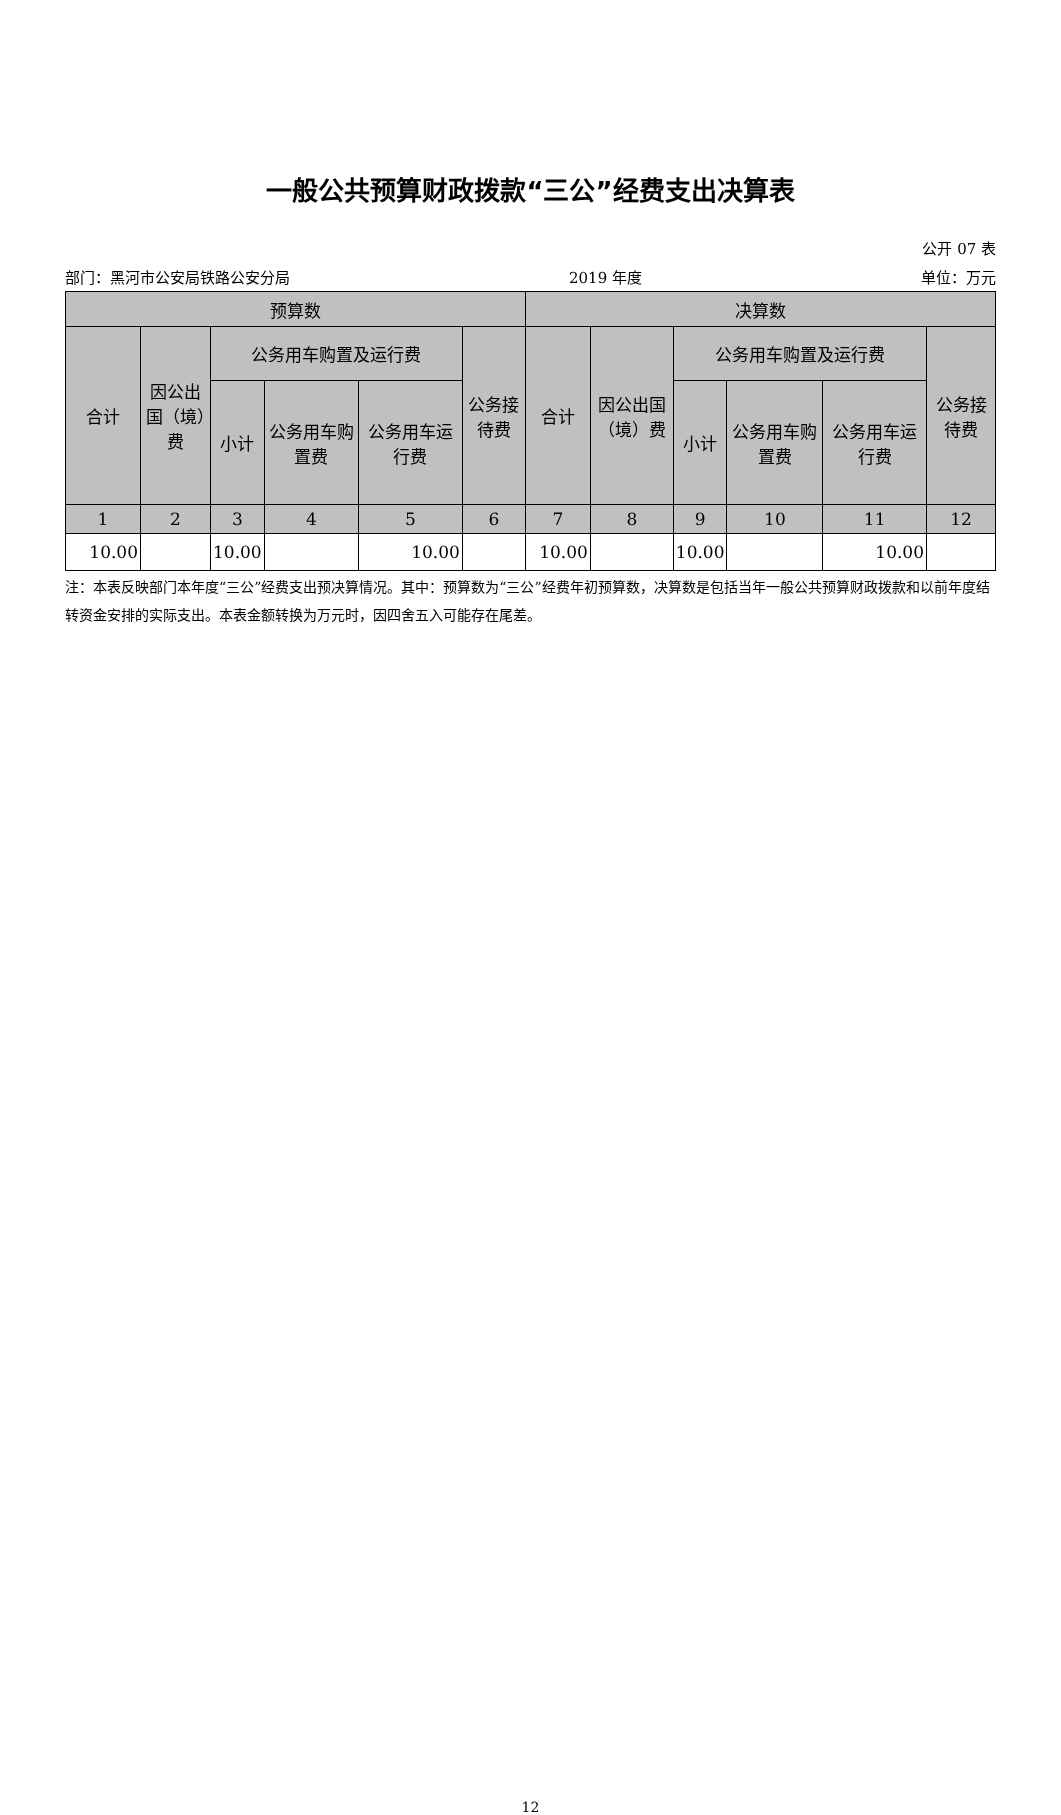一般公共预算财政拨款“三公”经费支出决算表
公开 07 表
部门：黑河市公安局铁路公安分局 2019 年度 单位：万元
| 预算数 | | | | | | 决算数 | | | | | |
| --- | --- | --- | --- | --- | --- | --- | --- | --- | --- | --- | --- |
| 合计 | 因公出国（境）费 | 公务用车购置及运行费 | | | 公务接待费 | 合计 | 因公出国（境）费 | 公务用车购置及运行费 | | | 公务接待费 |
| | | 小计 | 公务用车购置费 | 公务用车运行费 | | | | 小计 | 公务用车购置费 | 公务用车运行费 | |
| 1 | 2 | 3 | 4 | 5 | 6 | 7 | 8 | 9 | 10 | 11 | 12 |
| 10.00 | | 10.00 | | 10.00 | | 10.00 | | 10.00 | | 10.00 | |
注：本表反映部门本年度“三公”经费支出预决算情况。其中：预算数为“三公”经费年初预算数，决算数是包括当年一般公共预算财政拨款和以前年度结转资金安排的实际支出。本表金额转换为万元时，因四舍五入可能存在尾差。
12